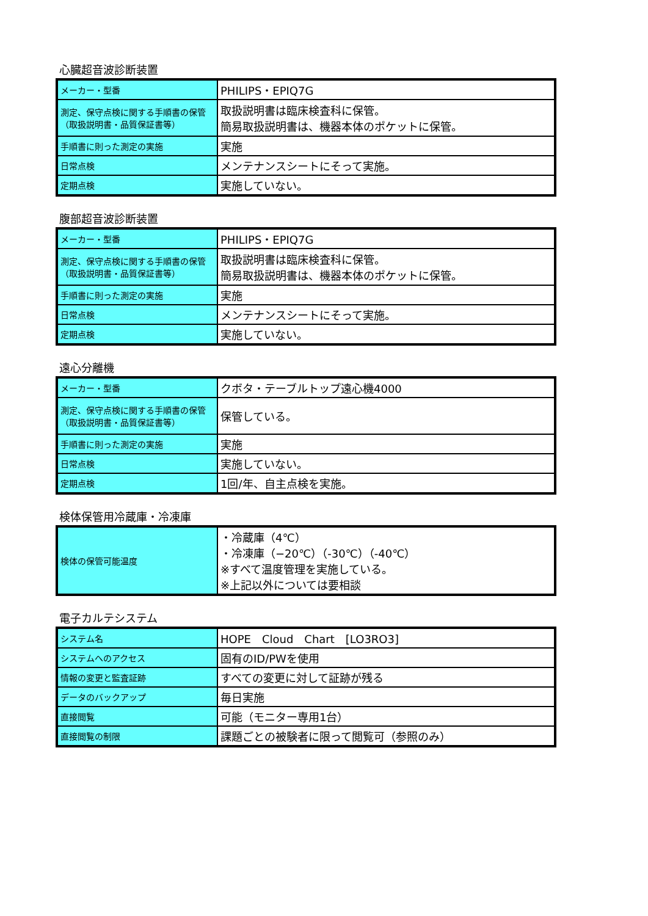心臓超音波診断装置
| メーカー・型番 | PHILIPS・EPIQ7G |
| 測定、保守点検に関する手順書の保管 （取扱説明書・品質保証書等） | 取扱説明書は臨床検査科に保管。 簡易取扱説明書は、機器本体のポケットに保管。 |
| 手順書に則った測定の実施 | 実施 |
| 日常点検 | メンテナンスシートにそって実施。 |
| 定期点検 | 実施していない。 |
腹部超音波診断装置
| メーカー・型番 | PHILIPS・EPIQ7G |
| 測定、保守点検に関する手順書の保管 （取扱説明書・品質保証書等） | 取扱説明書は臨床検査科に保管。 簡易取扱説明書は、機器本体のポケットに保管。 |
| 手順書に則った測定の実施 | 実施 |
| 日常点検 | メンテナンスシートにそって実施。 |
| 定期点検 | 実施していない。 |
遠心分離機
| メーカー・型番 | クボタ・テーブルトップ遠心機4000 |
| 測定、保守点検に関する手順書の保管 （取扱説明書・品質保証書等） | 保管している。 |
| 手順書に則った測定の実施 | 実施 |
| 日常点検 | 実施していない。 |
| 定期点検 | 1回/年、自主点検を実施。 |
検体保管用冷蔵庫・冷凍庫
| 検体の保管可能温度 | ・冷蔵庫（4℃） ・冷凍庫（−20℃）（-30℃）（-40℃） ※すべて温度管理を実施している。 ※上記以外については要相談 |
電子カルテシステム
| システム名 | HOPE Cloud Chart [LO3RO3] |
| システムへのアクセス | 固有のID/PWを使用 |
| 情報の変更と監査証跡 | すべての変更に対して証跡が残る |
| データのバックアップ | 毎日実施 |
| 直接閲覧 | 可能（モニター専用1台） |
| 直接閲覧の制限 | 課題ごとの被験者に限って閲覧可（参照のみ） |